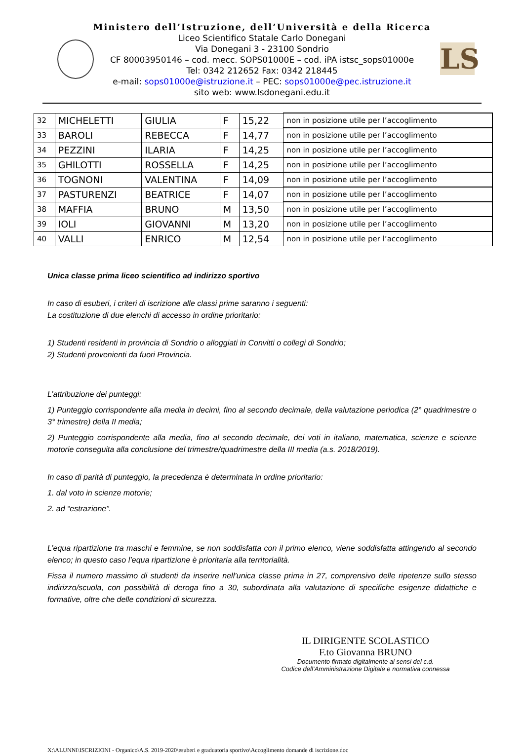LS
Ministero dell’Istruzione, dell’Università e della Ricerca
Liceo Scientifico Statale Carlo Donegani
Via Donegani 3 - 23100 Sondrio
CF 80003950146 – cod. mecc. SOPS01000E – cod. iPA istsc_sops01000e
Tel: 0342 212652 Fax: 0342 218445
e-mail: sops01000e@istruzione.it – PEC: sops01000e@pec.istruzione.it
sito web: www.lsdonegani.edu.it
| 32 | MICHELETTI | GIULIA | F | 15,22 | non in posizione utile per l’accoglimento |
| 33 | BAROLI | REBECCA | F | 14,77 | non in posizione utile per l’accoglimento |
| 34 | PEZZINI | ILARIA | F | 14,25 | non in posizione utile per l’accoglimento |
| 35 | GHILOTTI | ROSSELLA | F | 14,25 | non in posizione utile per l’accoglimento |
| 36 | TOGNONI | VALENTINA | F | 14,09 | non in posizione utile per l’accoglimento |
| 37 | PASTURENZI | BEATRICE | F | 14,07 | non in posizione utile per l’accoglimento |
| 38 | MAFFIA | BRUNO | M | 13,50 | non in posizione utile per l’accoglimento |
| 39 | IOLI | GIOVANNI | M | 13,20 | non in posizione utile per l’accoglimento |
| 40 | VALLI | ENRICO | M | 12,54 | non in posizione utile per l’accoglimento |
Unica classe prima liceo scientifico ad indirizzo sportivo
In caso di esuberi, i criteri di iscrizione alle classi prime saranno i seguenti:
La costituzione di due elenchi di accesso in ordine prioritario:
1) Studenti residenti in provincia di Sondrio o alloggiati in Convitti o collegi di Sondrio;
2) Studenti provenienti da fuori Provincia.
L’attribuzione dei punteggi:
1) Punteggio corrispondente alla media in decimi, fino al secondo decimale, della valutazione periodica (2° quadrimestre o 3° trimestre) della II media;
2) Punteggio corrispondente alla media, fino al secondo decimale, dei voti in italiano, matematica, scienze e scienze motorie conseguita alla conclusione del trimestre/quadrimestre della III media (a.s. 2018/2019).
In caso di parità di punteggio, la precedenza è determinata in ordine prioritario:
1. dal voto in scienze motorie;
2. ad “estrazione”.
L’equa ripartizione tra maschi e femmine, se non soddisfatta con il primo elenco, viene soddisfatta attingendo al secondo elenco; in questo caso l’equa ripartizione è prioritaria alla territorialità.
Fissa il numero massimo di studenti da inserire nell’unica classe prima in 27, comprensivo delle ripetenze sullo stesso indirizzo/scuola, con possibilità di deroga fino a 30, subordinata alla valutazione di specifiche esigenze didattiche e formative, oltre che delle condizioni di sicurezza.
IL DIRIGENTE SCOLASTICO
F.to Giovanna BRUNO
Documento firmato digitalmente ai sensi del c.d.
Codice dell’Amministrazione Digitale e normativa connessa
X:\ALUNNI\ISCRIZIONI - Organico\A.S. 2019-2020\esuberi e graduatoria sportivo\Accoglimento domande di iscrizione.doc